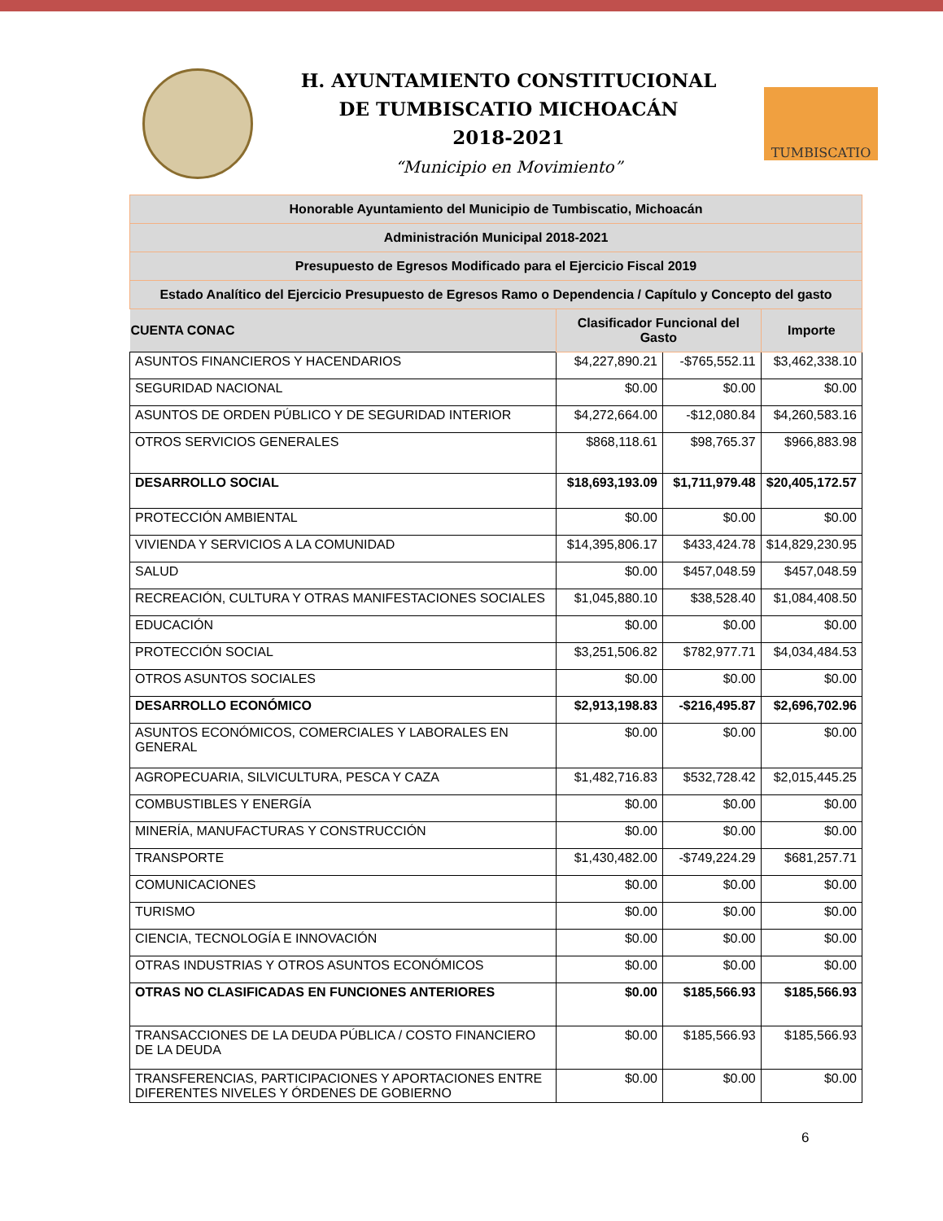H. AYUNTAMIENTO CONSTITUCIONAL
DE TUMBISCATIO MICHOACÁN
2018-2021
“Municipio en Movimiento”
TUMBISCATIO
| Honorable Ayuntamiento del Municipio de Tumbiscatio, Michoacán | | | |
| Administración Municipal 2018-2021 | | | |
| Presupuesto de Egresos Modificado para el Ejercicio Fiscal 2019 | | | |
| Estado Analítico del Ejercicio Presupuesto de Egresos Ramo o Dependencia / Capítulo y Concepto del gasto | | | |
| CUENTA CONAC | Clasificador Funcional del Gasto | | Importe |
| ASUNTOS FINANCIEROS Y HACENDARIOS | $4,227,890.21 | -$765,552.11 | $3,462,338.10 |
| SEGURIDAD NACIONAL | $0.00 | $0.00 | $0.00 |
| ASUNTOS DE ORDEN PÚBLICO Y DE SEGURIDAD INTERIOR | $4,272,664.00 | -$12,080.84 | $4,260,583.16 |
| OTROS SERVICIOS GENERALES | $868,118.61 | $98,765.37 | $966,883.98 |
| DESARROLLO SOCIAL | $18,693,193.09 | $1,711,979.48 | $20,405,172.57 |
| PROTECCIÓN AMBIENTAL | $0.00 | $0.00 | $0.00 |
| VIVIENDA Y SERVICIOS A LA COMUNIDAD | $14,395,806.17 | $433,424.78 | $14,829,230.95 |
| SALUD | $0.00 | $457,048.59 | $457,048.59 |
| RECREACIÓN, CULTURA Y OTRAS MANIFESTACIONES SOCIALES | $1,045,880.10 | $38,528.40 | $1,084,408.50 |
| EDUCACIÓN | $0.00 | $0.00 | $0.00 |
| PROTECCIÓN SOCIAL | $3,251,506.82 | $782,977.71 | $4,034,484.53 |
| OTROS ASUNTOS SOCIALES | $0.00 | $0.00 | $0.00 |
| DESARROLLO ECONÓMICO | $2,913,198.83 | -$216,495.87 | $2,696,702.96 |
| ASUNTOS ECONÓMICOS, COMERCIALES Y LABORALES EN GENERAL | $0.00 | $0.00 | $0.00 |
| AGROPECUARIA, SILVICULTURA, PESCA Y CAZA | $1,482,716.83 | $532,728.42 | $2,015,445.25 |
| COMBUSTIBLES Y ENERGÍA | $0.00 | $0.00 | $0.00 |
| MINERÍA, MANUFACTURAS Y CONSTRUCCIÓN | $0.00 | $0.00 | $0.00 |
| TRANSPORTE | $1,430,482.00 | -$749,224.29 | $681,257.71 |
| COMUNICACIONES | $0.00 | $0.00 | $0.00 |
| TURISMO | $0.00 | $0.00 | $0.00 |
| CIENCIA, TECNOLOGÍA E INNOVACIÓN | $0.00 | $0.00 | $0.00 |
| OTRAS INDUSTRIAS Y OTROS ASUNTOS ECONÓMICOS | $0.00 | $0.00 | $0.00 |
| OTRAS NO CLASIFICADAS EN FUNCIONES ANTERIORES | $0.00 | $185,566.93 | $185,566.93 |
| TRANSACCIONES DE LA DEUDA PÚBLICA / COSTO FINANCIERO DE LA DEUDA | $0.00 | $185,566.93 | $185,566.93 |
| TRANSFERENCIAS, PARTICIPACIONES Y APORTACIONES ENTRE DIFERENTES NIVELES Y ÓRDENES DE GOBIERNO | $0.00 | $0.00 | $0.00 |
6